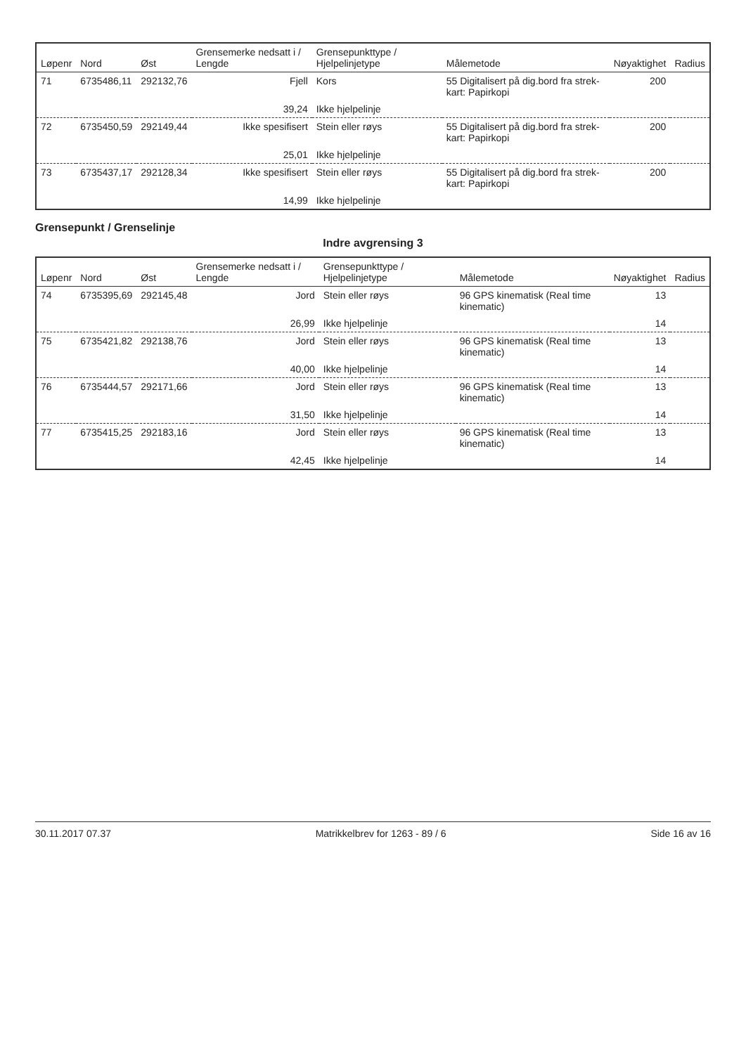| Løpenr | Nord | Øst | Grensemerke nedsatt i / Lengde | Grensepunkttype / Hjelpelinjetype | Målemetode | Nøyaktighet | Radius |
| --- | --- | --- | --- | --- | --- | --- | --- |
| 71 | 6735486,11 | 292132,76 | Fjell | Kors | 55 Digitalisert på dig.bord fra strek-kart: Papirkopi | 200 | |
| | | | 39,24 | Ikke hjelpelinje | | | |
| 72 | 6735450,59 | 292149,44 | Ikke spesifisert | Stein eller røys | 55 Digitalisert på dig.bord fra strek-kart: Papirkopi | 200 | |
| | | | 25,01 | Ikke hjelpelinje | | | |
| 73 | 6735437,17 | 292128,34 | Ikke spesifisert | Stein eller røys | 55 Digitalisert på dig.bord fra strek-kart: Papirkopi | 200 | |
| | | | 14,99 | Ikke hjelpelinje | | | |
Grensepunkt / Grenselinje
Indre avgrensing 3
| Løpenr | Nord | Øst | Grensemerke nedsatt i / Lengde | Grensepunkttype / Hjelpelinjetype | Målemetode | Nøyaktighet | Radius |
| --- | --- | --- | --- | --- | --- | --- | --- |
| 74 | 6735395,69 | 292145,48 | Jord | Stein eller røys | 96 GPS kinematisk (Real time kinematic) | 13 | |
| | | | 26,99 | Ikke hjelpelinje | | 14 | |
| 75 | 6735421,82 | 292138,76 | Jord | Stein eller røys | 96 GPS kinematisk (Real time kinematic) | 13 | |
| | | | 40,00 | Ikke hjelpelinje | | 14 | |
| 76 | 6735444,57 | 292171,66 | Jord | Stein eller røys | 96 GPS kinematisk (Real time kinematic) | 13 | |
| | | | 31,50 | Ikke hjelpelinje | | 14 | |
| 77 | 6735415,25 | 292183,16 | Jord | Stein eller røys | 96 GPS kinematisk (Real time kinematic) | 13 | |
| | | | 42,45 | Ikke hjelpelinje | | 14 | |
30.11.2017 07.37 Matrikkelbrev for 1263 - 89 / 6 Side 16 av 16